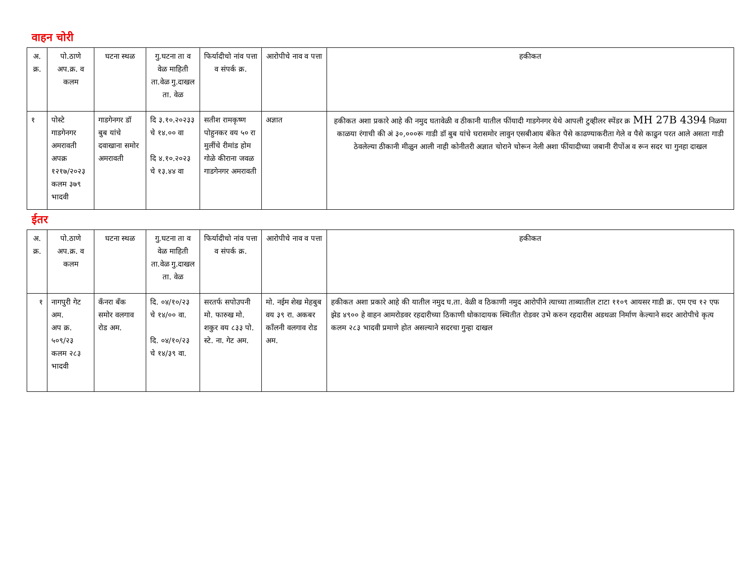वाहन चोरी
| अ. क्र. | पो.ठाणे अप.क्र. व कलम | घटना स्थळ | गु.घटना ता व वेळ माहिती ता.वेळ गु.दाखल ता. वेळ | फिर्यादीचो नांव पत्ता व संपर्क क्र. | आरोपीचे नाव व पत्ता | हकीकत |
| --- | --- | --- | --- | --- | --- | --- |
| १ | पोस्टे गाडगेनगर अमरावती अपक्र १२१७/२०२३ कलम ३७९ भादवी | गाडगेनगर डॉ बुब यांचे दवाखाना समोर अमरावती | दि ३.१०.२०२३३ चे १४.०० वा दि ४.१०.२०२३ चे १३.४४ वा | सतीश रामकृष्ण पोहुनकर वय ५० रा मुलींचे रीमांड होम गोळे कीराना जवळ गाडगेनगर अमरावती | अज्ञात | हकीकत अशा प्रकारे आहे की नमुद घतावेळी व ठीकानी यातील फींयादी गाडगेनगर येथे आपली टुव्हीलर स्पेंडर क्र MH 27B 4394 निळया काळया रंगाची की अं ३०,०००रू गाडी डॉ बुब यांचे घरासमोर लावुन एसबीआय बॅकेत पैसे काढण्याकरीता गेले व पैसे काढुन परत आले असता गाडी ठेवलेल्या ठीकानी मीळुन आली नाही कोनीतरी अज्ञात चोराने चोरून नेली अशा फींयादीच्या जबानी रीपोंअ व रून सदर चा गुनहा दाखल |
ईतर
| अ. क्र. | पो.ठाणे अप.क्र. व कलम | घटना स्थळ | गु.घटना ता व वेळ माहिती ता.वेळ गु.दाखल ता. वेळ | फिर्यादीचो नांव पत्ता व संपर्क क्र. | आरोपीचे नाव व पत्ता | हकीकत |
| --- | --- | --- | --- | --- | --- | --- |
| १ | नागपुरी गेट अम. अप क्र. ५०९/२३ कलम २८३ भादवी | कॅंनरा बॅंक समोर वलगाव रोड अम. | दि. ०४/१०/२३ चे १४/०० वा. दि. ०४/१०/२३ चे १४/३९ वा. | सरतर्फ सपोउपनी मो. फारुख मो. शकुर वय ८३३ पो. स्टे. ना. गेट अम. | मो. नईम शेख मेहबुब वय ३९ रा. अकबर कॉंलनी वलगाव रोड अम. | हकीकत अशा प्रकारे आहे की यातील नमुद घ.ता. वेळी व ठिकाणी नमुद आरोपीने त्याच्या ताब्यातील टाटा ११०९ आयसर गाडी क्र. एम एच १२ एफ झेड ४९०० हे वाहन आमरोडवर रहदारीच्या ठिकाणी धोकादायक स्थितीत रोडवर उभे करुन रहदारीस अडथळा निर्माण केल्याने सदर आरोपीचे कृत्य कलम २८३ भादवी प्रमाणे होत असल्याने सदरचा गुन्हा दाखल |